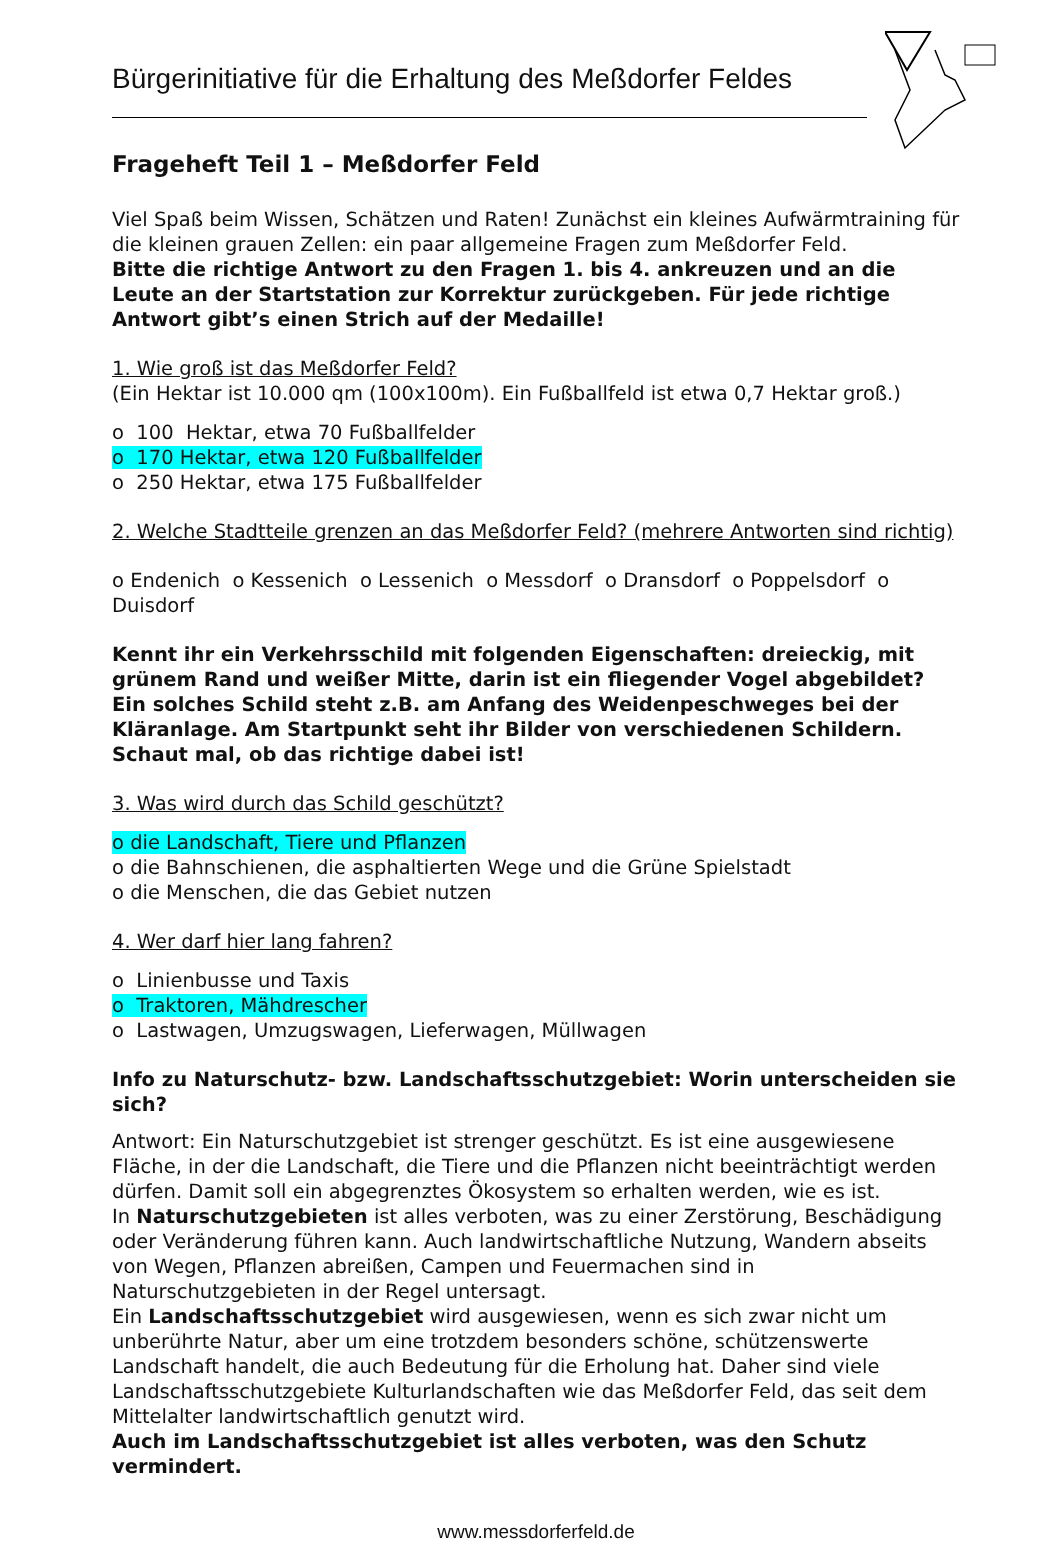Bürgerinitiative für die Erhaltung des Meßdorfer Feldes
Frageheft Teil 1 – Meßdorfer Feld
Viel Spaß beim Wissen, Schätzen und Raten! Zunächst ein kleines Aufwärmtraining für die kleinen grauen Zellen: ein paar allgemeine Fragen zum Meßdorfer Feld.
Bitte die richtige Antwort zu den Fragen 1. bis 4. ankreuzen und an die Leute an der Startstation zur Korrektur zurückgeben. Für jede richtige Antwort gibt’s einen Strich auf der Medaille!
1. Wie groß ist das Meßdorfer Feld?
(Ein Hektar ist 10.000 qm (100x100m). Ein Fußballfeld ist etwa 0,7 Hektar groß.)
o 100 Hektar, etwa 70 Fußballfelder
o 170 Hektar, etwa 120 Fußballfelder
o 250 Hektar, etwa 175 Fußballfelder
2. Welche Stadtteile grenzen an das Meßdorfer Feld? (mehrere Antworten sind richtig)
o Endenich o Kessenich o Lessenich o Messdorf o Dransdorf o Poppelsdorf o Duisdorf
Kennt ihr ein Verkehrsschild mit folgenden Eigenschaften: dreieckig, mit grünem Rand und weißer Mitte, darin ist ein fliegender Vogel abgebildet? Ein solches Schild steht z.B. am Anfang des Weidenpeschweges bei der Kläranlage. Am Startpunkt seht ihr Bilder von verschiedenen Schildern. Schaut mal, ob das richtige dabei ist!
3. Was wird durch das Schild geschützt?
o die Landschaft, Tiere und Pflanzen
o die Bahnschienen, die asphaltierten Wege und die Grüne Spielstadt
o die Menschen, die das Gebiet nutzen
4. Wer darf hier lang fahren?
o Linienbusse und Taxis
o Traktoren, Mähdrescher
o Lastwagen, Umzugswagen, Lieferwagen, Müllwagen
Info zu Naturschutz- bzw. Landschaftsschutzgebiet: Worin unterscheiden sie sich?
Antwort: Ein Naturschutzgebiet ist strenger geschützt. Es ist eine ausgewiesene Fläche, in der die Landschaft, die Tiere und die Pflanzen nicht beeinträchtigt werden dürfen. Damit soll ein abgegrenztes Ökosystem so erhalten werden, wie es ist.
In Naturschutzgebieten ist alles verboten, was zu einer Zerstörung, Beschädigung oder Veränderung führen kann. Auch landwirtschaftliche Nutzung, Wandern abseits von Wegen, Pflanzen abreißen, Campen und Feuermachen sind in Naturschutzgebieten in der Regel untersagt.
Ein Landschaftsschutzgebiet wird ausgewiesen, wenn es sich zwar nicht um unberührte Natur, aber um eine trotzdem besonders schöne, schützenswerte Landschaft handelt, die auch Bedeutung für die Erholung hat. Daher sind viele Landschaftsschutzgebiete Kulturlandschaften wie das Meßdorfer Feld, das seit dem Mittelalter landwirtschaftlich genutzt wird.
Auch im Landschaftsschutzgebiet ist alles verboten, was den Schutz vermindert.
www.messdorferfeld.de